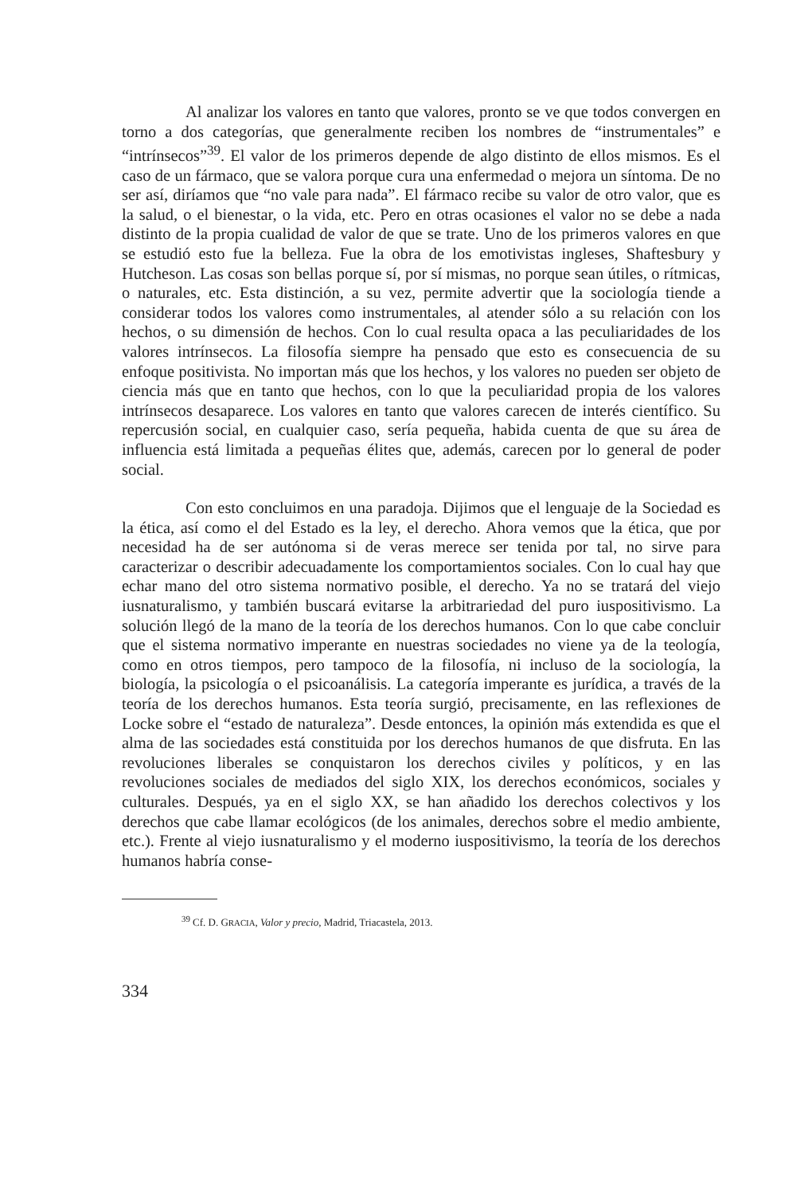Al analizar los valores en tanto que valores, pronto se ve que todos convergen en torno a dos categorías, que generalmente reciben los nombres de “instrumentales” e “intrínsecos”<sup>39</sup>. El valor de los primeros depende de algo distinto de ellos mismos. Es el caso de un fármaco, que se valora porque cura una enfermedad o mejora un síntoma. De no ser así, diríamos que “no vale para nada”. El fármaco recibe su valor de otro valor, que es la salud, o el bienestar, o la vida, etc. Pero en otras ocasiones el valor no se debe a nada distinto de la propia cualidad de valor de que se trate. Uno de los primeros valores en que se estudió esto fue la belleza. Fue la obra de los emotivistas ingleses, Shaftesbury y Hutcheson. Las cosas son bellas porque sí, por sí mismas, no porque sean útiles, o rítmicas, o naturales, etc. Esta distinción, a su vez, permite advertir que la sociología tiende a considerar todos los valores como instrumentales, al atender sólo a su relación con los hechos, o su dimensión de hechos. Con lo cual resulta opaca a las peculiaridades de los valores intrínsecos. La filosofía siempre ha pensado que esto es consecuencia de su enfoque positivista. No importan más que los hechos, y los valores no pueden ser objeto de ciencia más que en tanto que hechos, con lo que la peculiaridad propia de los valores intrínsecos desaparece. Los valores en tanto que valores carecen de interés científico. Su repercusión social, en cualquier caso, sería pequeña, habida cuenta de que su área de influencia está limitada a pequeñas élites que, además, carecen por lo general de poder social.
Con esto concluimos en una paradoja. Dijimos que el lenguaje de la Sociedad es la ética, así como el del Estado es la ley, el derecho. Ahora vemos que la ética, que por necesidad ha de ser autónoma si de veras merece ser tenida por tal, no sirve para caracterizar o describir adecuadamente los comportamientos sociales. Con lo cual hay que echar mano del otro sistema normativo posible, el derecho. Ya no se tratará del viejo iusnaturalismo, y también buscará evitarse la arbitrariedad del puro iuspositivismo. La solución llegó de la mano de la teoría de los derechos humanos. Con lo que cabe concluir que el sistema normativo imperante en nuestras sociedades no viene ya de la teología, como en otros tiempos, pero tampoco de la filosofía, ni incluso de la sociología, la biología, la psicología o el psicoanálisis. La categoría imperante es jurídica, a través de la teoría de los derechos humanos. Esta teoría surgió, precisamente, en las reflexiones de Locke sobre el “estado de naturaleza”. Desde entonces, la opinión más extendida es que el alma de las sociedades está constituida por los derechos humanos de que disfruta. En las revoluciones liberales se conquistaron los derechos civiles y políticos, y en las revoluciones sociales de mediados del siglo XIX, los derechos económicos, sociales y culturales. Después, ya en el siglo XX, se han añadido los derechos colectivos y los derechos que cabe llamar ecológicos (de los animales, derechos sobre el medio ambiente, etc.). Frente al viejo iusnaturalismo y el moderno iuspositivismo, la teoría de los derechos humanos habría conse-
<sup>39</sup> Cf. D. GRACIA, Valor y precio, Madrid, Triacastela, 2013.
334